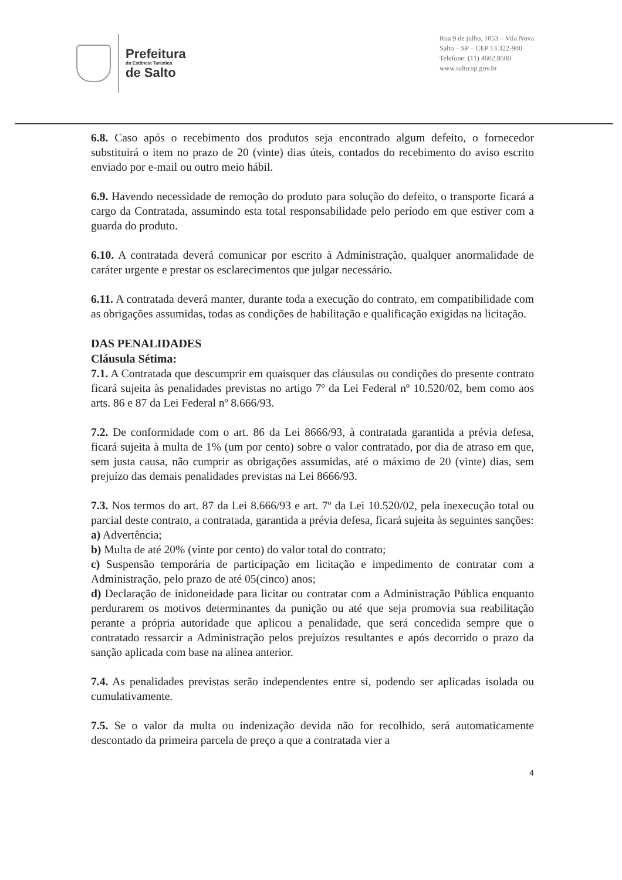Prefeitura
da Estância Turística
de Salto
Rua 9 de julho, 1053 – Vila Nova
Salto – SP – CEP 13.322-900
Telefone: (11) 4602.8500
www.salto.sp.gov.br
6.8. Caso após o recebimento dos produtos seja encontrado algum defeito, o fornecedor substituirá o item no prazo de 20 (vinte) dias úteis, contados do recebimento do aviso escrito enviado por e-mail ou outro meio hábil.
6.9. Havendo necessidade de remoção do produto para solução do defeito, o transporte ficará a cargo da Contratada, assumindo esta total responsabilidade pelo período em que estiver com a guarda do produto.
6.10. A contratada deverá comunicar por escrito à Administração, qualquer anormalidade de caráter urgente e prestar os esclarecimentos que julgar necessário.
6.11. A contratada deverá manter, durante toda a execução do contrato, em compatibilidade com as obrigações assumidas, todas as condições de habilitação e qualificação exigidas na licitação.
DAS PENALIDADES
Cláusula Sétima:
7.1. A Contratada que descumprir em quaisquer das cláusulas ou condições do presente contrato ficará sujeita às penalidades previstas no artigo 7º da Lei Federal nº 10.520/02, bem como aos arts. 86 e 87 da Lei Federal nº 8.666/93.
7.2. De conformidade com o art. 86 da Lei 8666/93, à contratada garantida a prévia defesa, ficará sujeita à multa de 1% (um por cento) sobre o valor contratado, por dia de atraso em que, sem justa causa, não cumprir as obrigações assumidas, até o máximo de 20 (vinte) dias, sem prejuízo das demais penalidades previstas na Lei 8666/93.
7.3. Nos termos do art. 87 da Lei 8.666/93 e art. 7º da Lei 10.520/02, pela inexecução total ou parcial deste contrato, a contratada, garantida a prévia defesa, ficará sujeita às seguintes sanções:
a) Advertência;
b) Multa de até 20% (vinte por cento) do valor total do contrato;
c) Suspensão temporária de participação em licitação e impedimento de contratar com a Administração, pelo prazo de até 05(cinco) anos;
d) Declaração de inidoneidade para licitar ou contratar com a Administração Pública enquanto perdurarem os motivos determinantes da punição ou até que seja promovia sua reabilitação perante a própria autoridade que aplicou a penalidade, que será concedida sempre que o contratado ressarcir a Administração pelos prejuízos resultantes e após decorrido o prazo da sanção aplicada com base na alínea anterior.
7.4. As penalidades previstas serão independentes entre si, podendo ser aplicadas isolada ou cumulativamente.
7.5. Se o valor da multa ou indenização devida não for recolhido, será automaticamente descontado da primeira parcela de preço a que a contratada vier a
4